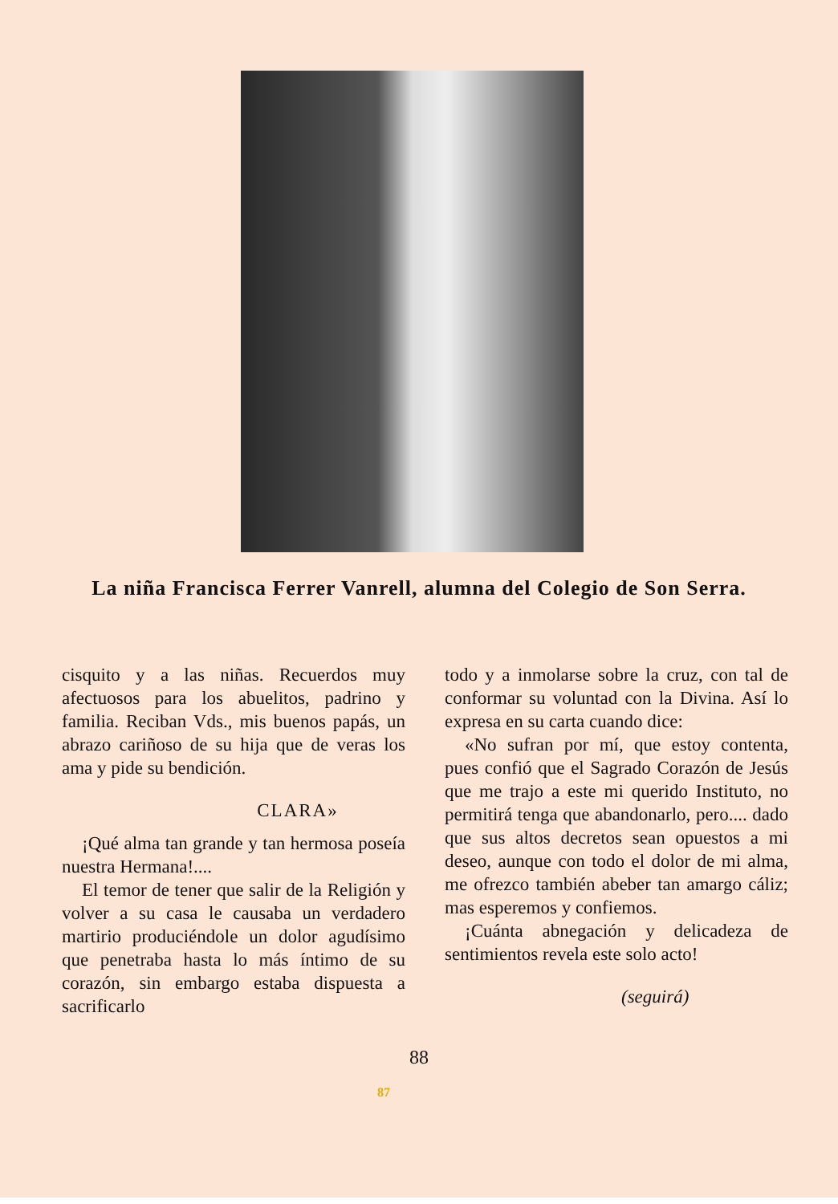La niña Francisca Ferrer Vanrell, alumna del Colegio de Son Serra.
cisquito y a las niñas. Recuerdos muy afectuosos para los abuelitos, padrino y familia. Reciban Vds., mis buenos papás, un abrazo cariñoso de su hija que de veras los ama y pide su bendición.
CLARA»
¡Qué alma tan grande y tan hermosa poseía nuestra Hermana!....
El temor de tener que salir de la Religión y volver a su casa le causaba un verdadero martirio produciéndole un dolor agudísimo que penetraba hasta lo más íntimo de su corazón, sin embargo estaba dispuesta a sacrificarlo
todo y a inmolarse sobre la cruz, con tal de conformar su voluntad con la Divina. Así lo expresa en su carta cuando dice:
«No sufran por mí, que estoy contenta, pues confió que el Sagrado Corazón de Jesús que me trajo a este mi querido Instituto, no permitirá tenga que abandonarlo, pero.... dado que sus altos decretos sean opuestos a mi deseo, aunque con todo el dolor de mi alma, me ofrezco también abeber tan amargo cáliz; mas esperemos y confiemos.
¡Cuánta abnegación y delicadeza de sentimientos revela este solo acto!
(seguirá)
88
87